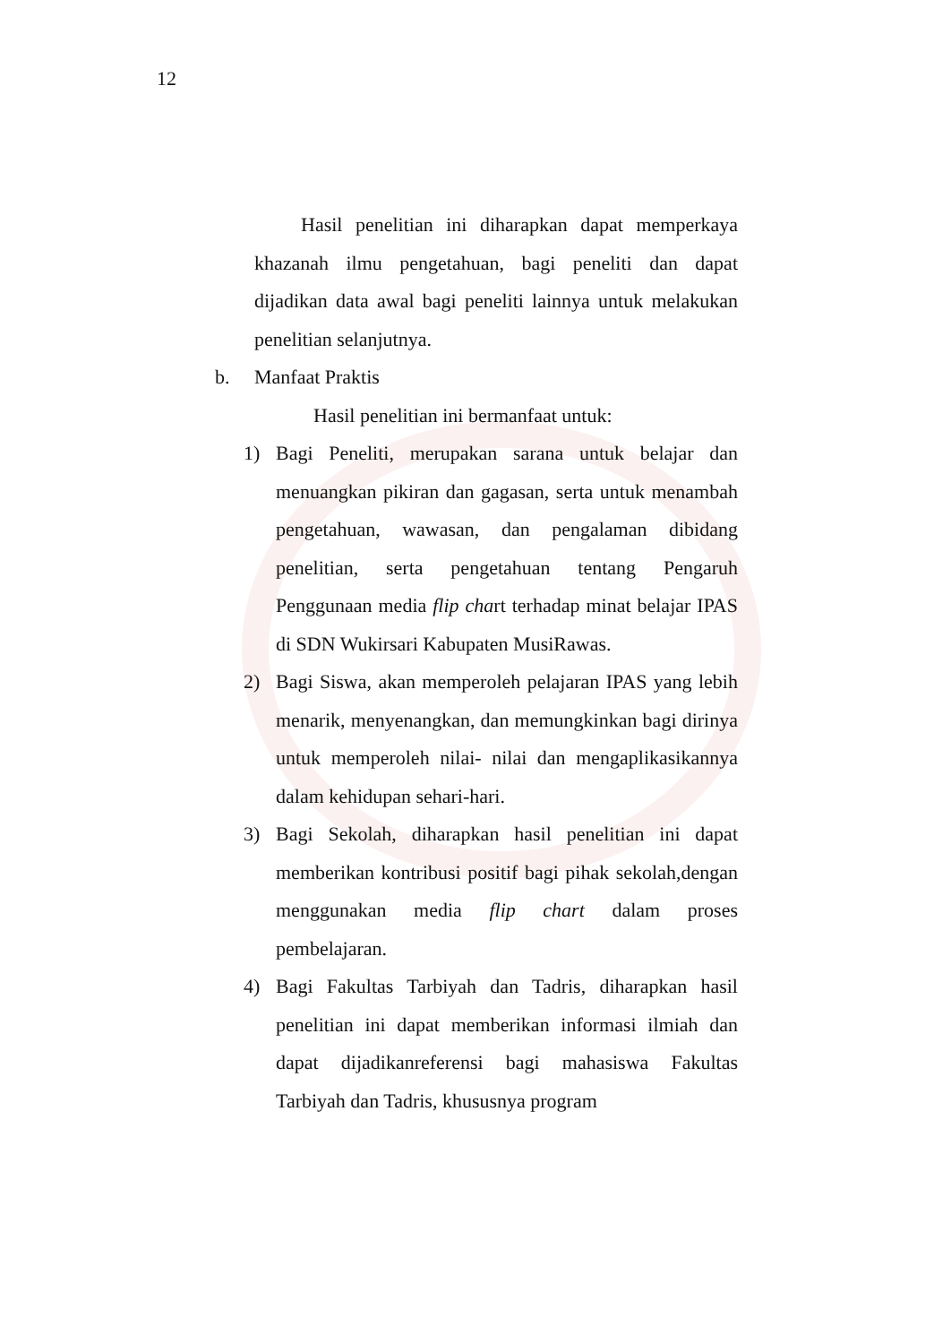12
Hasil penelitian ini diharapkan dapat memperkaya khazanah ilmu pengetahuan, bagi peneliti dan dapat dijadikan data awal bagi peneliti lainnya untuk melakukan penelitian selanjutnya.
b. Manfaat Praktis
Hasil penelitian ini bermanfaat untuk:
1) Bagi Peneliti, merupakan sarana untuk belajar dan menuangkan pikiran dan gagasan, serta untuk menambah pengetahuan, wawasan, dan pengalaman dibidang penelitian, serta pengetahuan tentang Pengaruh Penggunaan media flip chart terhadap minat belajar IPAS di SDN Wukirsari Kabupaten MusiRawas.
2) Bagi Siswa, akan memperoleh pelajaran IPAS yang lebih menarik, menyenangkan, dan memungkinkan bagi dirinya untuk memperoleh nilai- nilai dan mengaplikasikannya dalam kehidupan sehari-hari.
3) Bagi Sekolah, diharapkan hasil penelitian ini dapat memberikan kontribusi positif bagi pihak sekolah,dengan menggunakan media flip chart dalam proses pembelajaran.
4) Bagi Fakultas Tarbiyah dan Tadris, diharapkan hasil penelitian ini dapat memberikan informasi ilmiah dan dapat dijadikanreferensi bagi mahasiswa Fakultas Tarbiyah dan Tadris, khususnya program